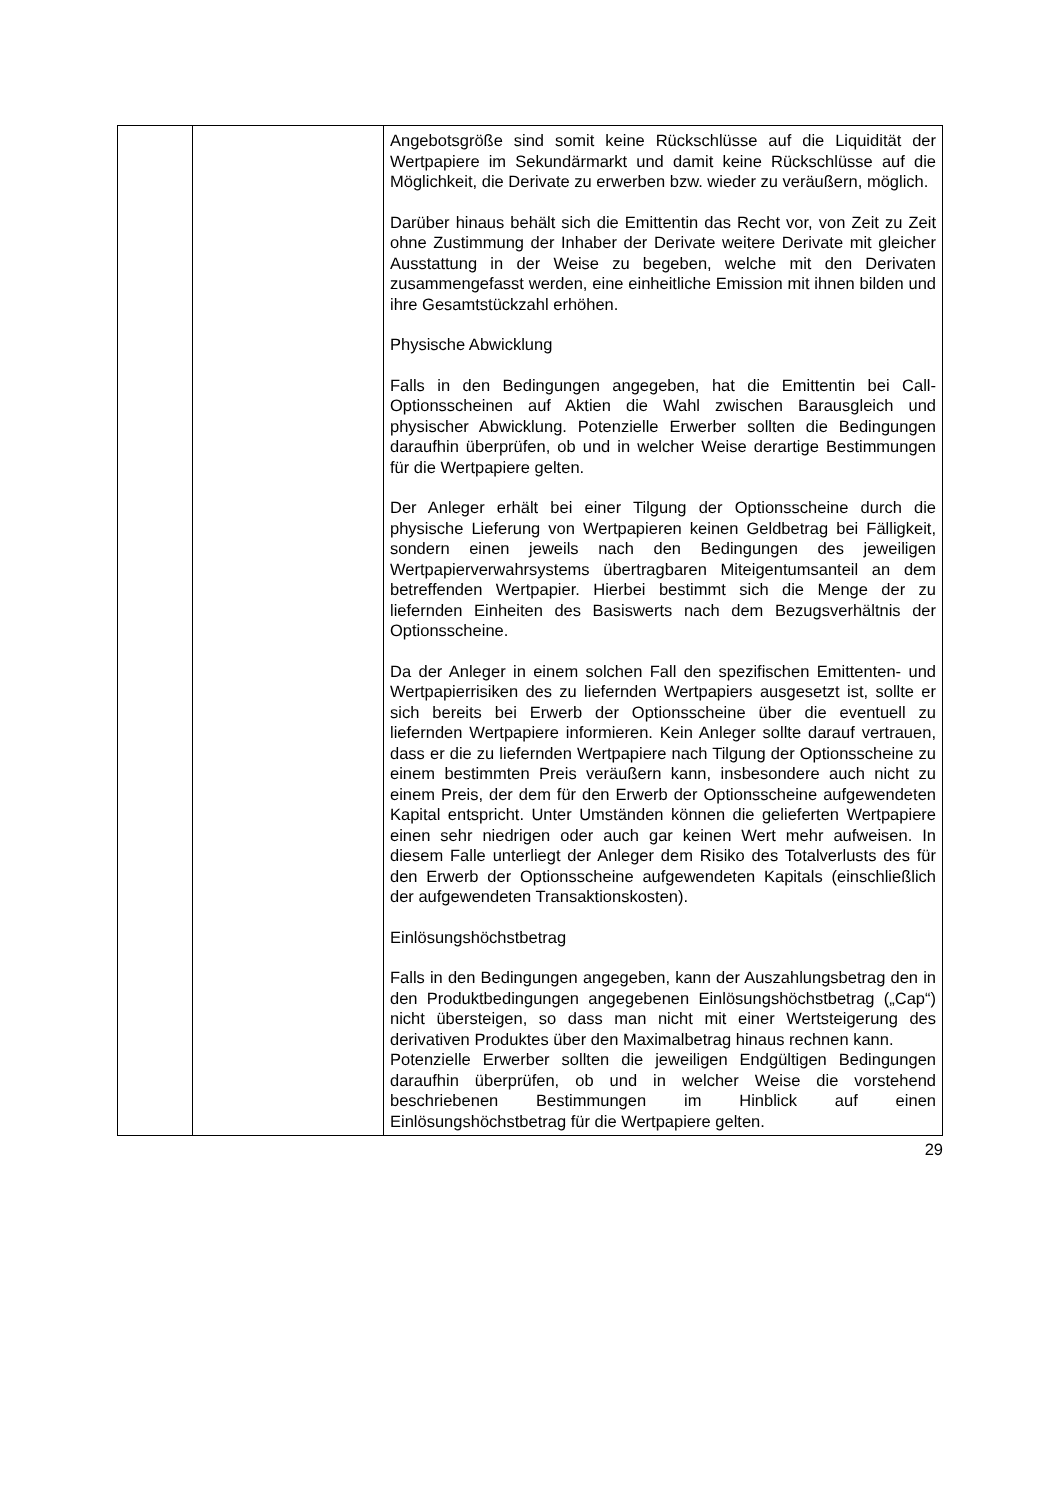| | | Angebotsgröße sind somit keine Rückschlüsse auf die Liquidität der Wertpapiere im Sekundärmarkt und damit keine Rückschlüsse auf die Möglichkeit, die Derivate zu erwerben bzw. wieder zu veräußern, möglich. Darüber hinaus behält sich die Emittentin das Recht vor, von Zeit zu Zeit ohne Zustimmung der Inhaber der Derivate weitere Derivate mit gleicher Ausstattung in der Weise zu begeben, welche mit den Derivaten zusammengefasst werden, eine einheitliche Emission mit ihnen bilden und ihre Gesamtstückzahl erhöhen. Physische Abwicklung Falls in den Bedingungen angegeben, hat die Emittentin bei Call-Optionsscheinen auf Aktien die Wahl zwischen Barausgleich und physischer Abwicklung. Potenzielle Erwerber sollten die Bedingungen daraufhin überprüfen, ob und in welcher Weise derartige Bestimmungen für die Wertpapiere gelten. Der Anleger erhält bei einer Tilgung der Optionsscheine durch die physische Lieferung von Wertpapieren keinen Geldbetrag bei Fälligkeit, sondern einen jeweils nach den Bedingungen des jeweiligen Wertpapierverwahrsystems übertragbaren Miteigentumsanteil an dem betreffenden Wertpapier. Hierbei bestimmt sich die Menge der zu liefernden Einheiten des Basiswerts nach dem Bezugsverhältnis der Optionsscheine. Da der Anleger in einem solchen Fall den spezifischen Emittenten- und Wertpapierrisiken des zu liefernden Wertpapiers ausgesetzt ist, sollte er sich bereits bei Erwerb der Optionsscheine über die eventuell zu liefernden Wertpapiere informieren. Kein Anleger sollte darauf vertrauen, dass er die zu liefernden Wertpapiere nach Tilgung der Optionsscheine zu einem bestimmten Preis veräußern kann, insbesondere auch nicht zu einem Preis, der dem für den Erwerb der Optionsscheine aufgewendeten Kapital entspricht. Unter Umständen können die gelieferten Wertpapiere einen sehr niedrigen oder auch gar keinen Wert mehr aufweisen. In diesem Falle unterliegt der Anleger dem Risiko des Totalverlusts des für den Erwerb der Optionsscheine aufgewendeten Kapitals (einschließlich der aufgewendeten Transaktionskosten). Einlösungshöchstbetrag Falls in den Bedingungen angegeben, kann der Auszahlungsbetrag den in den Produktbedingungen angegebenen Einlösungshöchstbetrag („Cap“) nicht übersteigen, so dass man nicht mit einer Wertsteigerung des derivativen Produktes über den Maximalbetrag hinaus rechnen kann. Potenzielle Erwerber sollten die jeweiligen Endgültigen Bedingungen daraufhin überprüfen, ob und in welcher Weise die vorstehend beschriebenen Bestimmungen im Hinblick auf einen Einlösungshöchstbetrag für die Wertpapiere gelten. |
29